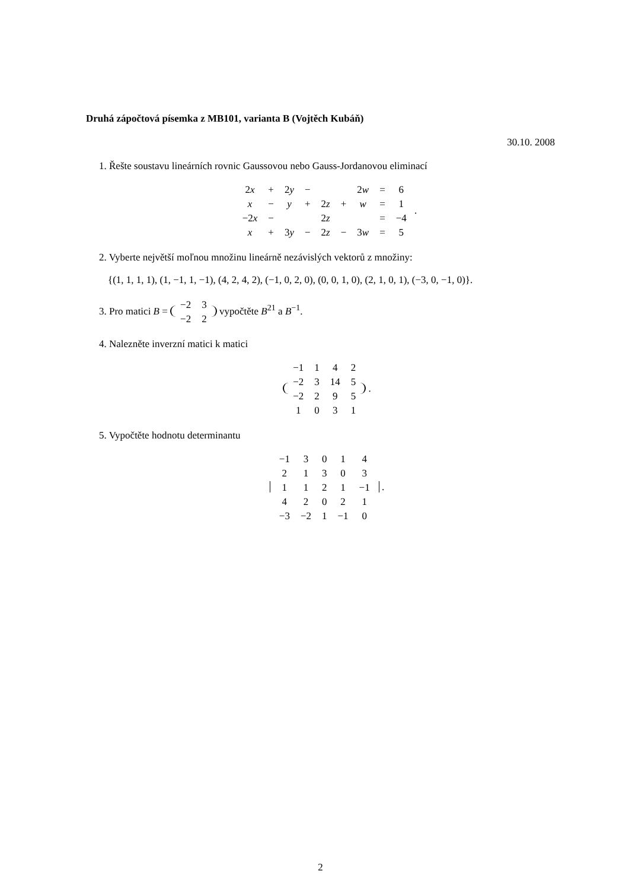Druhá zápočtová písemka z MB101, varianta B (Vojtěch Kubáň)
30.10. 2008
1. Řešte soustavu lineárních rovnic Gaussovou nebo Gauss-Jordanovou eliminací
| 2 x | + | 2 y | − | | | 2 w | = | 6 |
| x | − | y | + | 2 z | + | w | = | 1 |
| −2 x | − | | | 2 z | | | = | −4 |
| x | + | 3 y | − | 2 z | − | 3 w | = | 5 |
.
2. Vyberte největší moľnou množinu lineárně nezávislých vektorů z množiny:
{(1, 1, 1, 1), (1, −1, 1, −1), (4, 2, 4, 2), (−1, 0, 2, 0), (0, 0, 1, 0), (2, 1, 0, 1), (−3, 0, −1, 0)}.
3. Pro matici B =
| −2 | 3 |
| −2 | 2 |
vypočtěte B<sup>21</sup> a B<sup>−1</sup>.
4. Nalezněte inverzní matici k matici
| −1 | 1 | 4 | 2 |
| −2 | 3 | 14 | 5 |
| −2 | 2 | 9 | 5 |
| 1 | 0 | 3 | 1 |
.
5. Vypočtěte hodnotu determinantu
| −1 | 3 | 0 | 1 | 4 |
| 2 | 1 | 3 | 0 | 3 |
| 1 | 1 | 2 | 1 | −1 |
| 4 | 2 | 0 | 2 | 1 |
| −3 | −2 | 1 | −1 | 0 |
.
2